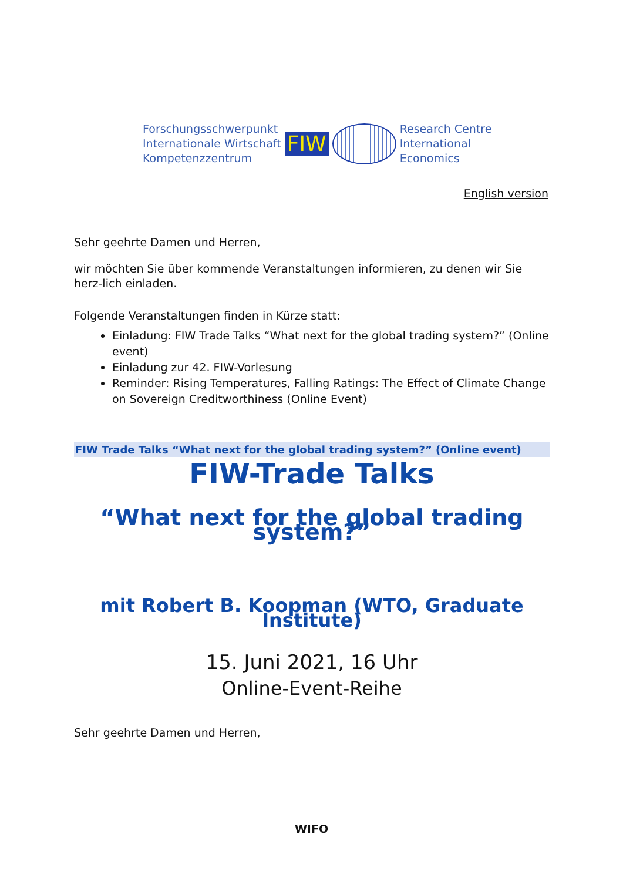Forschungsschwerpunkt
Internationale Wirtschaft
Kompetenzzentrum
FIW
Research Centre
International
Economics
English version
Sehr geehrte Damen und Herren,
wir möchten Sie über kommende Veranstaltungen informieren, zu denen wir Sie herz-lich einladen.
Folgende Veranstaltungen finden in Kürze statt:
Einladung: FIW Trade Talks “What next for the global trading system?” (Online event)
Einladung zur 42. FIW-Vorlesung
Reminder: Rising Temperatures, Falling Ratings: The Effect of Climate Change on Sovereign Creditworthiness (Online Event)
FIW Trade Talks “What next for the global trading system?” (Online event)
FIW-Trade Talks
“What next for the global trading system?”
mit Robert B. Koopman (WTO, Graduate Institute)
15. Juni 2021, 16 Uhr
Online-Event-Reihe
Sehr geehrte Damen und Herren,
WIFO